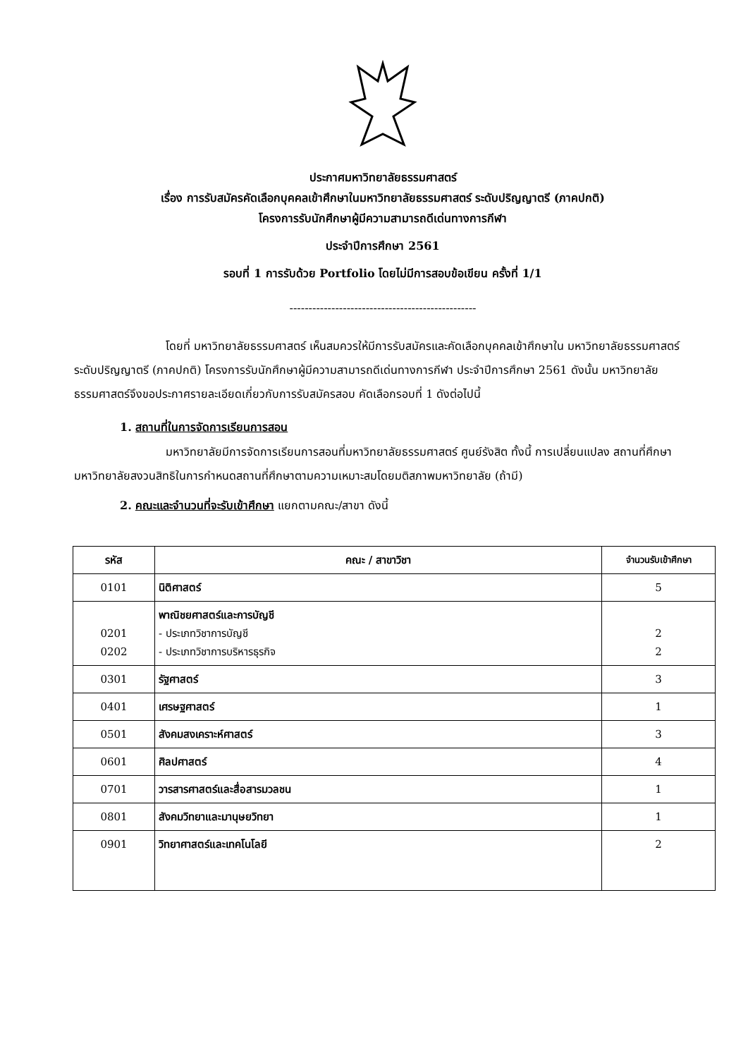ประกาศมหาวิทยาลัยธรรมศาสตร์
เรื่อง การรับสมัครคัดเลือกบุคคลเข้าศึกษาในมหาวิทยาลัยธรรมศาสตร์ ระดับปริญญาตรี (ภาคปกติ)
โครงการรับนักศึกษาผู้มีความสามารถดีเด่นทางการกีฬา
ประจำปีการศึกษา 2561
รอบที่ 1 การรับด้วย Portfolio โดยไม่มีการสอบข้อเขียน ครั้งที่ 1/1
-------------------------------------------------
โดยที่ มหาวิทยาลัยธรรมศาสตร์ เห็นสมควรให้มีการรับสมัครและคัดเลือกบุคคลเข้าศึกษาใน มหาวิทยาลัยธรรมศาสตร์ ระดับปริญญาตรี (ภาคปกติ) โครงการรับนักศึกษาผู้มีความสามารถดีเด่นทางการกีฬา ประจำปีการศึกษา 2561 ดังนั้น มหาวิทยาลัยธรรมศาสตร์จึงขอประกาศรายละเอียดเกี่ยวกับการรับสมัครสอบ คัดเลือกรอบที่ 1 ดังต่อไปนี้
1. สถานที่ในการจัดการเรียนการสอน
มหาวิทยาลัยมีการจัดการเรียนการสอนที่มหาวิทยาลัยธรรมศาสตร์ ศูนย์รังสิต ทั้งนี้ การเปลี่ยนแปลง สถานที่ศึกษามหาวิทยาลัยสงวนสิทธิในการกำหนดสถานที่ศึกษาตามความเหมาะสมโดยมติสภาพมหาวิทยาลัย (ถ้ามี)
2. คณะและจำนวนที่จะรับเข้าศึกษา แยกตามคณะ/สาขา ดังนี้
| รหัส | คณะ / สาขาวิชา | จำนวนรับเข้าศึกษา |
| --- | --- | --- |
| 0101 | นิติศาสตร์ | 5 |
| 0201 0202 | พาณิชยศาสตร์และการบัญชี - ประเภทวิชาการบัญชี - ประเภทวิชาการบริหารธุรกิจ | 2 2 |
| 0301 | รัฐศาสตร์ | 3 |
| 0401 | เศรษฐศาสตร์ | 1 |
| 0501 | สังคมสงเคราะห์ศาสตร์ | 3 |
| 0601 | ศิลปศาสตร์ | 4 |
| 0701 | วารสารศาสตร์และสื่อสารมวลชน | 1 |
| 0801 | สังคมวิทยาและมานุษยวิทยา | 1 |
| 0901 | วิทยาศาสตร์และเทคโนโลยี | 2 |